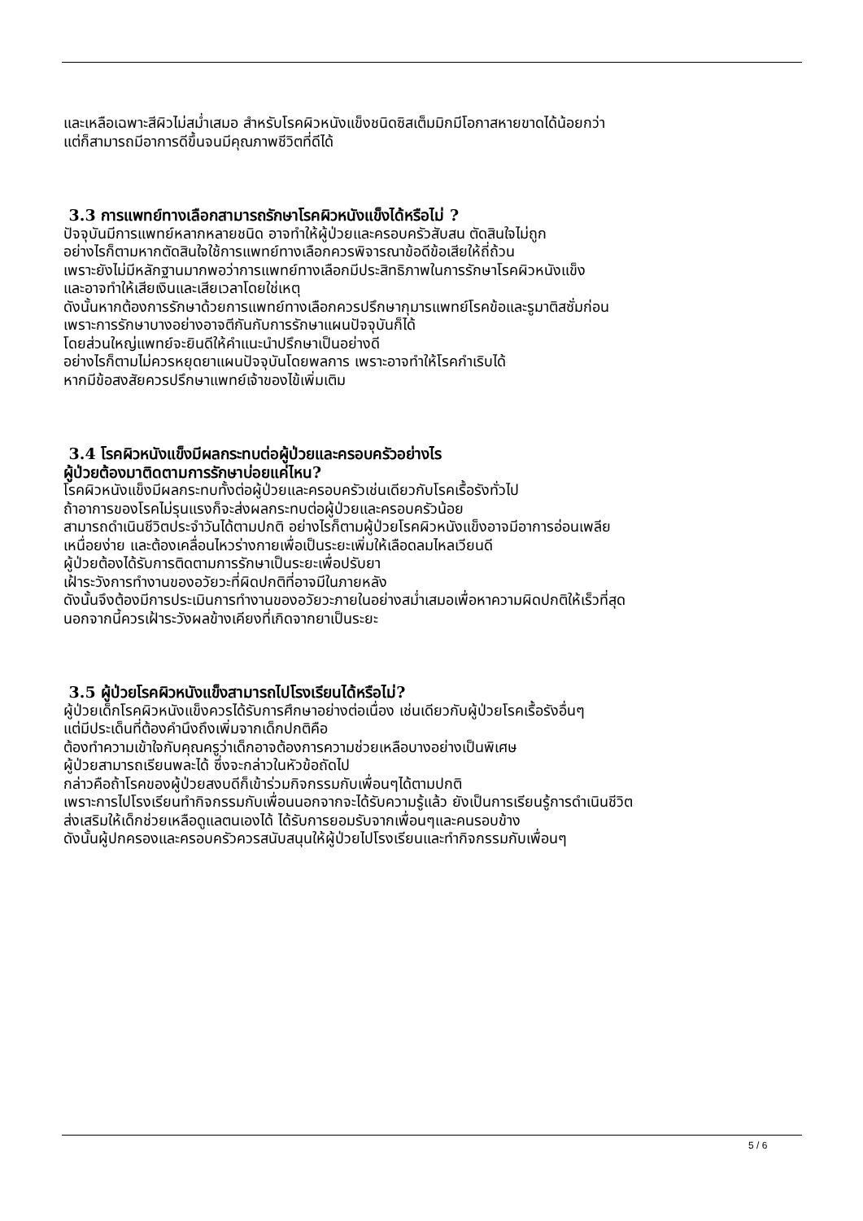และเหลือเฉพาะสีผิวไม่สม่ำเสมอ สำหรับโรคผิวหนังแข็งชนิดซิสเต็มมิกมีโอกาสหายขาดได้น้อยกว่า
แต่ก็สามารถมีอาการดีขึ้นจนมีคุณภาพชีวิตที่ดีได้
3.3 การแพทย์ทางเลือกสามารถรักษาโรคผิวหนังแข็งได้หรือไม่ ?
ปัจจุบันมีการแพทย์หลากหลายชนิด อาจทำให้ผู้ป่วยและครอบครัวสับสน ตัดสินใจไม่ถูก
อย่างไรก็ตามหากตัดสินใจใช้การแพทย์ทางเลือกควรพิจารณาข้อดีข้อเสียให้ถี่ถ้วน
เพราะยังไม่มีหลักฐานมากพอว่าการแพทย์ทางเลือกมีประสิทธิภาพในการรักษาโรคผิวหนังแข็ง
และอาจทำให้เสียเงินและเสียเวลาโดยใช่เหตุ
ดังนั้นหากต้องการรักษาด้วยการแพทย์ทางเลือกควรปรึกษากุมารแพทย์โรคข้อและรูมาติสซั่มก่อน
เพราะการรักษาบางอย่างอาจตีกันกับการรักษาแผนปัจจุบันก็ได้
โดยส่วนใหญ่แพทย์จะยินดีให้คำแนะนำปรึกษาเป็นอย่างดี
อย่างไรก็ตามไม่ควรหยุดยาแผนปัจจุบันโดยพลการ เพราะอาจทำให้โรคกำเริบได้
หากมีข้อสงสัยควรปรึกษาแพทย์เจ้าของไข้เพิ่มเติม
3.4 โรคผิวหนังแข็งมีผลกระทบต่อผู้ป่วยและครอบครัวอย่างไร
ผู้ป่วยต้องมาติดตามการรักษาบ่อยแค่ไหน?
โรคผิวหนังแข็งมีผลกระทบทั้งต่อผู้ป่วยและครอบครัวเช่นเดียวกับโรคเรื้อรังทั่วไป
ถ้าอาการของโรคไม่รุนแรงก็จะส่งผลกระทบต่อผู้ป่วยและครอบครัวน้อย
สามารถดำเนินชีวิตประจำวันได้ตามปกติ อย่างไรก็ตามผู้ป่วยโรคผิวหนังแข็งอาจมีอาการอ่อนเพลีย
เหนื่อยง่าย และต้องเคลื่อนไหวร่างกายเพื่อเป็นระยะเพิ่มให้เลือดลมไหลเวียนดี
ผู้ป่วยต้องได้รับการติดตามการรักษาเป็นระยะเพื่อปรับยา
เฝ้าระวังการทำงานของอวัยวะที่ผิดปกติที่อาจมีในภายหลัง
ดังนั้นจึงต้องมีการประเมินการทำงานของอวัยวะภายในอย่างสม่ำเสมอเพื่อหาความผิดปกติให้เร็วที่สุด
นอกจากนี้ควรเฝ้าระวังผลข้างเคียงที่เกิดจากยาเป็นระยะ
3.5 ผู้ป่วยโรคผิวหนังแข็งสามารถไปโรงเรียนได้หรือไม่?
ผู้ป่วยเด็กโรคผิวหนังแข็งควรได้รับการศึกษาอย่างต่อเนื่อง เช่นเดียวกับผู้ป่วยโรคเรื้อรังอื่นๆ
แต่มีประเด็นที่ต้องคำนึงถึงเพิ่มจากเด็กปกติคือ
ต้องทำความเข้าใจกับคุณครูว่าเด็กอาจต้องการความช่วยเหลือบางอย่างเป็นพิเศษ
ผู้ป่วยสามารถเรียนพละได้ ซึ่งจะกล่าวในหัวข้อถัดไป
กล่าวคือถ้าโรคของผู้ป่วยสงบดีก็เข้าร่วมกิจกรรมกับเพื่อนๆได้ตามปกติ
เพราะการไปโรงเรียนทำกิจกรรมกับเพื่อนนอกจากจะได้รับความรู้แล้ว ยังเป็นการเรียนรู้การดำเนินชีวิต
ส่งเสริมให้เด็กช่วยเหลือดูแลตนเองได้ ได้รับการยอมรับจากเพื่อนๆและคนรอบข้าง
ดังนั้นผู้ปกครองและครอบครัวควรสนับสนุนให้ผู้ป่วยไปโรงเรียนและทำกิจกรรมกับเพื่อนๆ
5 / 6